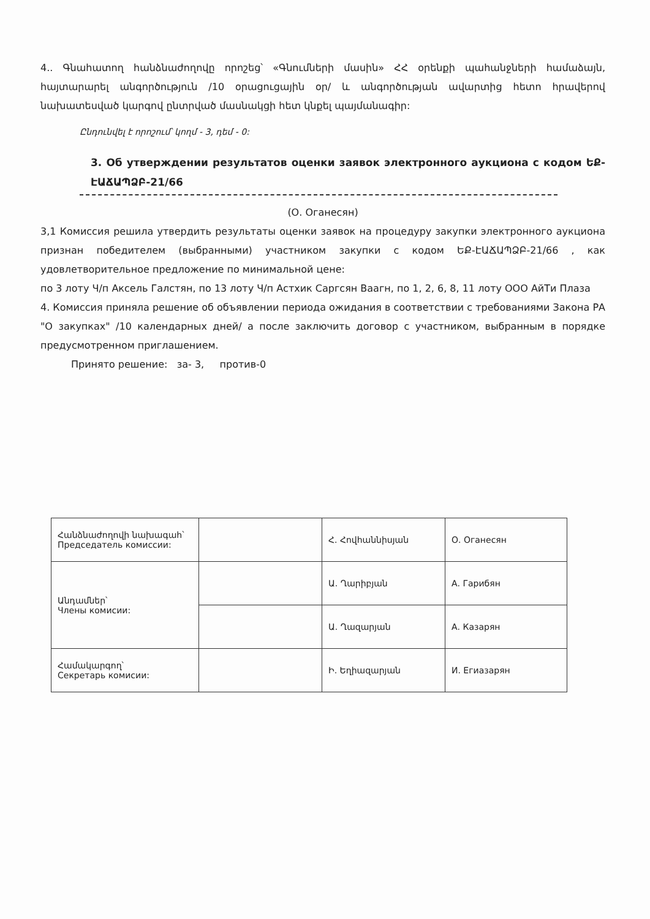4.. Գնահատող հանձնաժողովը որոշեց՝ «Գնումների մասին» ՀՀ օրենքի պահանջների համաձայն, հայտարարել անգործություն /10 օրացուցային օր/ և անգործության ավարտից հետո հրավերով նախատեսված կարգով ընտրված մասնակցի հետ կնքել պայմանագիր:
Ընդունվել է որոշում՝ կողմ - 3, դեմ - 0:
3. Об утверждении результатов оценки заявок электронного аукциона с кодом ԵՔ-ԷԱՃԱՊՁԲ-21/66
(О. Оганесян)
3,1 Комиссия решила утвердить результаты оценки заявок на процедуру закупки электронного аукциона признан победителем (выбранными) участником закупки с кодом ԵՔ-ԷԱՃԱՊՁԲ-21/66 , как удовлетворительное предложение по минимальной цене:
по 3 лоту Ч/п Аксель Галстян, по 13 лоту Ч/п Астхик Саргсян Ваагн, по 1, 2, 6, 8, 11 лоту ООО АйТи Плаза
4. Комиссия приняла решение об объявлении периода ожидания в соответствии с требованиями Закона РА "О закупках" /10 календарных дней/ а после заключить договор с участником, выбранным в порядке предусмотренном приглашением.
Принято решение: за- 3, против-0
| Հանձնաժողովի նախագահ՝ Председатель комиссии: | | Հ. Հովհաննիսյան | О. Оганесян |
| Անդամներ՝ Члены комисии: | | Ա. Ղարիբյան | А. Гарибян |
| | | Ա. Ղազարյան | А. Казарян |
| Համակարգող՝ Секретарь комисии: | | Ի. Եղիազարյան | И. Егиазарян |